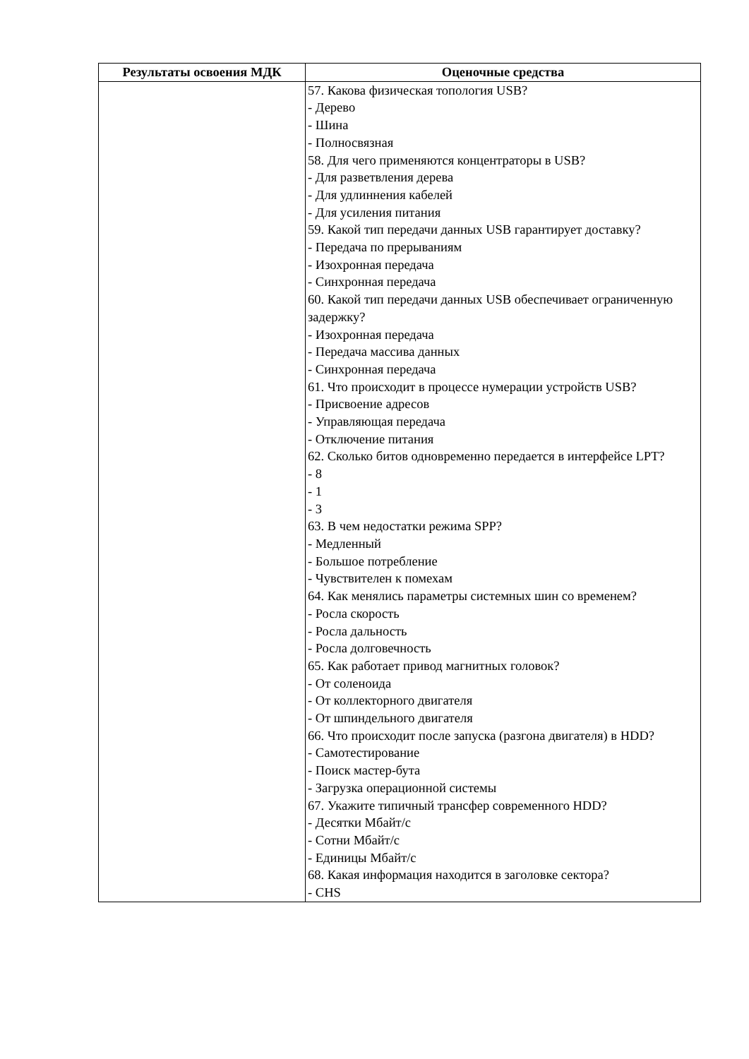| Результаты освоения МДК | Оценочные средства |
| --- | --- |
| | 57. Какова физическая топология USB? - Дерево - Шина - Полносвязная 58. Для чего применяются концентраторы в USB? - Для разветвления дерева - Для удлиннения кабелей - Для усиления питания 59. Какой тип передачи данных USB гарантирует доставку? - Передача по прерываниям - Изохронная передача - Синхронная передача 60. Какой тип передачи данных USB обеспечивает ограниченную задержку? - Изохронная передача - Передача массива данных - Синхронная передача 61. Что происходит в процессе нумерации устройств USB? - Присвоение адресов - Управляющая передача - Отключение питания 62. Сколько битов одновременно передается в интерфейсе LPT? - 8 - 1 - 3 63. В чем недостатки режима SPP? - Медленный - Большое потребление - Чувствителен к помехам 64. Как менялись параметры системных шин со временем? - Росла скорость - Росла дальность - Росла долговечность 65. Как работает привод магнитных головок? - От соленоида - От коллекторного двигателя - От шпиндельного двигателя 66. Что происходит после запуска (разгона двигателя) в HDD? - Самотестирование - Поиск мастер-бута - Загрузка операционной системы 67. Укажите типичный трансфер современного HDD? - Десятки Мбайт/с - Сотни Мбайт/с - Единицы Мбайт/с 68. Какая информация находится в заголовке сектора? - CHS |